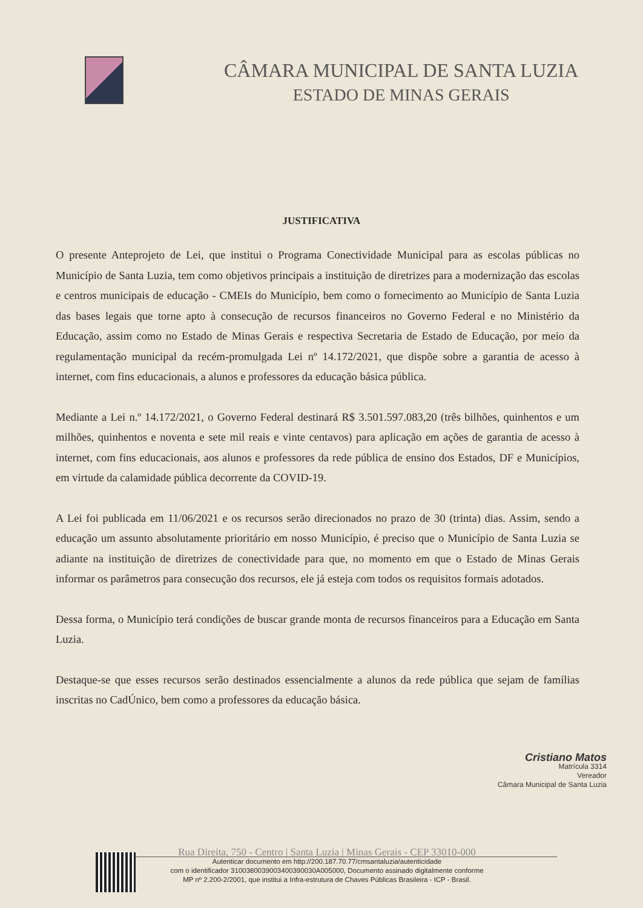CÂMARA MUNICIPAL DE SANTA LUZIA
ESTADO DE MINAS GERAIS
JUSTIFICATIVA
O presente Anteprojeto de Lei, que institui o Programa Conectividade Municipal para as escolas públicas no Município de Santa Luzia, tem como objetivos principais a instituição de diretrizes para a modernização das escolas e centros municipais de educação - CMEIs do Município, bem como o fornecimento ao Município de Santa Luzia das bases legais que torne apto à consecução de recursos financeiros no Governo Federal e no Ministério da Educação, assim como no Estado de Minas Gerais e respectiva Secretaria de Estado de Educação, por meio da regulamentação municipal da recém-promulgada Lei nº 14.172/2021, que dispõe sobre a garantia de acesso à internet, com fins educacionais, a alunos e professores da educação básica pública.
Mediante a Lei n.º 14.172/2021, o Governo Federal destinará R$ 3.501.597.083,20 (três bilhões, quinhentos e um milhões, quinhentos e noventa e sete mil reais e vinte centavos) para aplicação em ações de garantia de acesso à internet, com fins educacionais, aos alunos e professores da rede pública de ensino dos Estados, DF e Municípios, em virtude da calamidade pública decorrente da COVID-19.
A Lei foi publicada em 11/06/2021 e os recursos serão direcionados no prazo de 30 (trinta) dias. Assim, sendo a educação um assunto absolutamente prioritário em nosso Município, é preciso que o Município de Santa Luzia se adiante na instituição de diretrizes de conectividade para que, no momento em que o Estado de Minas Gerais informar os parâmetros para consecução dos recursos, ele já esteja com todos os requisitos formais adotados.
Dessa forma, o Município terá condições de buscar grande monta de recursos financeiros para a Educação em Santa Luzia.
Destaque-se que esses recursos serão destinados essencialmente a alunos da rede pública que sejam de famílias inscritas no CadÚnico, bem como a professores da educação básica.
Cristiano Matos
Matrícula 3314
Vereador
Câmara Municipal de Santa Luzia
Rua Direita, 750 - Centro | Santa Luzia | Minas Gerais - CEP 33010-000
Autenticar documento em http://200.187.70.77/cmsantaluzia/autenticidade
com o identificador 3100380039003400390030A005000, Documento assinado digitalmente conforme
MP nº 2.200-2/2001, que institui a Infra-estrutura de Chaves Públicas Brasileira - ICP - Brasil.